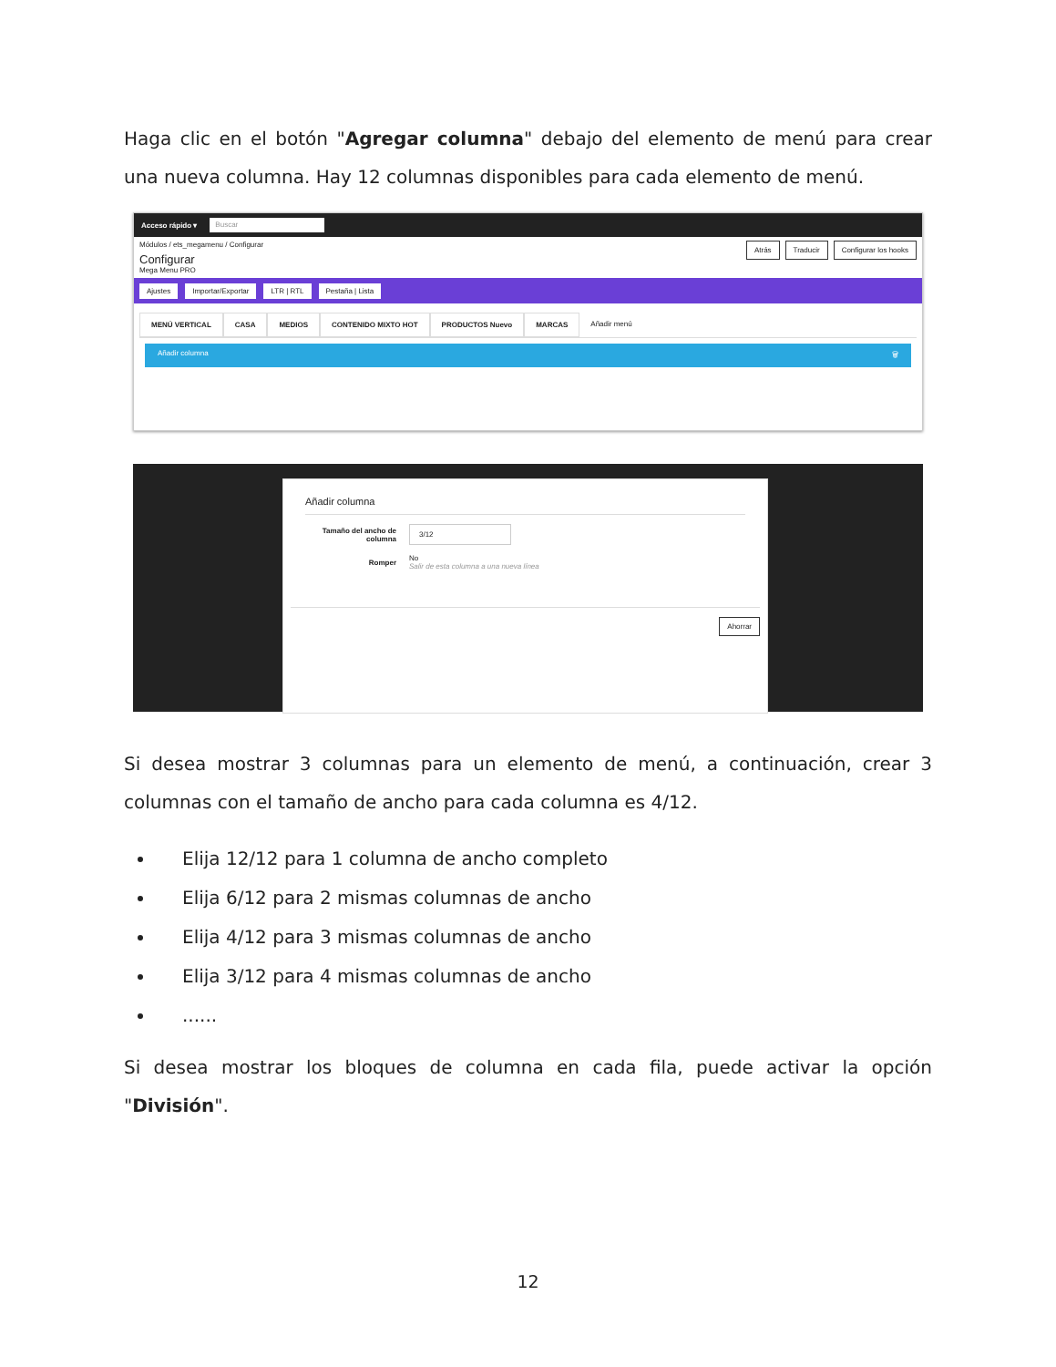Haga clic en el botón "Agregar columna" debajo del elemento de menú para crear una nueva columna. Hay 12 columnas disponibles para cada elemento de menú.
Acceso rápido ▾ Buscar
Módulos / ets_megamenu / Configurar
Configurar
Mega Menu PRO
Atrás Traducir Configurar los hooks
Ajustes Importar/Exportar LTR | RTL Pestaña | Lista
MENÚ VERTICAL CASA MEDIOS CONTENIDO MIXTO HOT PRODUCTOS Nuevo MARCAS Añadir menú
Añadir columna 🗑
Añadir columna
Tamaño del ancho de columna 3/12
Romper No
Salir de esta columna a una nueva línea
Ahorrar
Si desea mostrar 3 columnas para un elemento de menú, a continuación, crear 3 columnas con el tamaño de ancho para cada columna es 4/12.
Elija 12/12 para 1 columna de ancho completo
Elija 6/12 para 2 mismas columnas de ancho
Elija 4/12 para 3 mismas columnas de ancho
Elija 3/12 para 4 mismas columnas de ancho
......
Si desea mostrar los bloques de columna en cada fila, puede activar la opción "División".
12